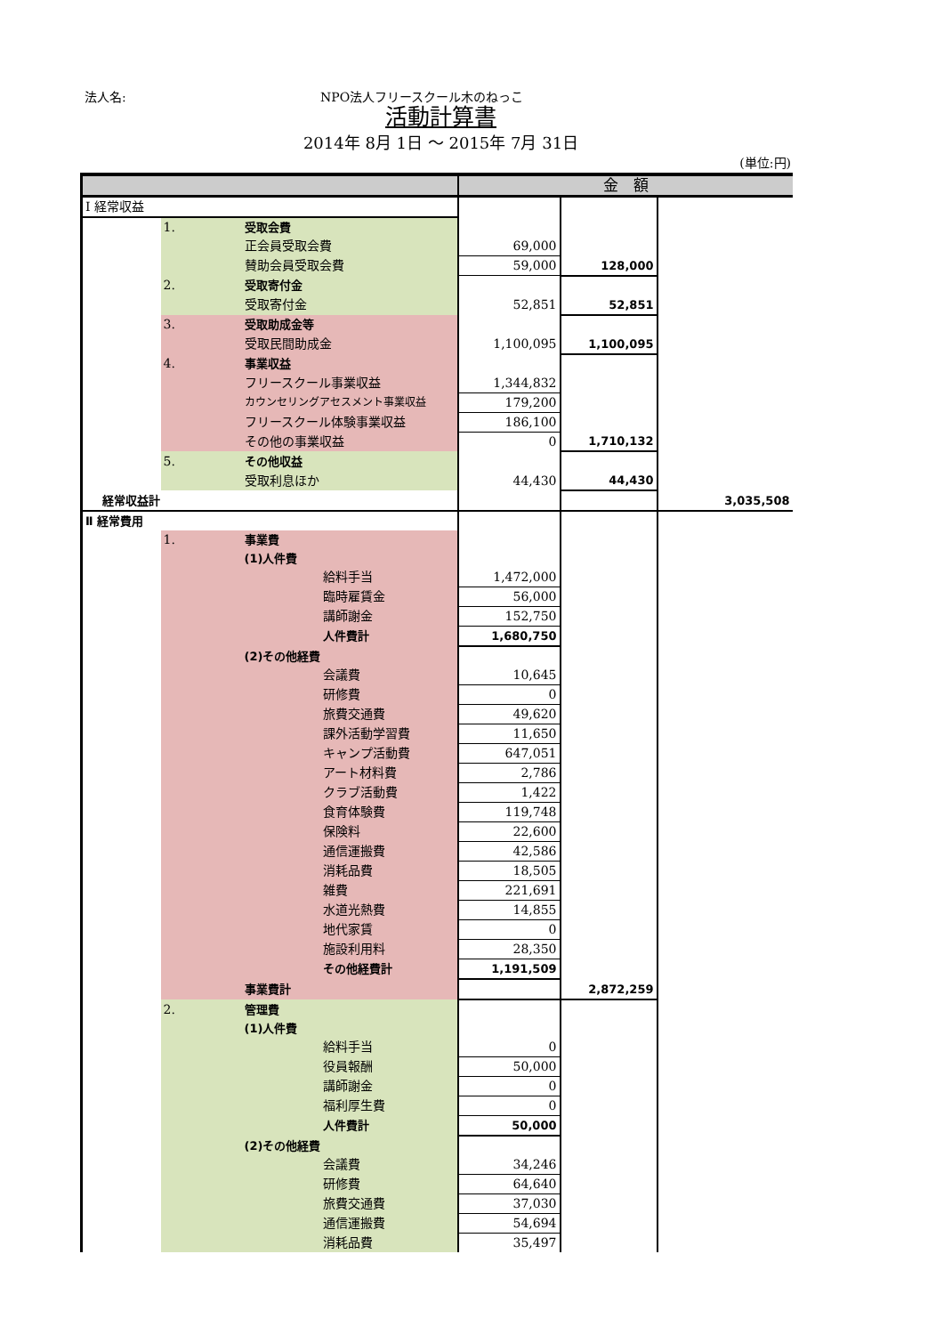法人名: NPO法人フリースクール木のねっこ
活動計算書
2014年 8月 1日 ～ 2015年 7月 31日
(単位:円)
| | | | 金 額 | | |
| --- | --- | --- | --- | --- | --- |
| Ⅰ 経常収益 | | | | | |
| | 1. | 受取会費 | | | |
| | | 正会員受取会費 | 69,000 | | |
| | | 賛助会員受取会費 | 59,000 | 128,000 | |
| | 2. | 受取寄付金 | | | |
| | | 受取寄付金 | 52,851 | 52,851 | |
| | 3. | 受取助成金等 | | | |
| | | 受取民間助成金 | 1,100,095 | 1,100,095 | |
| | 4. | 事業収益 | | | |
| | | フリースクール事業収益 | 1,344,832 | | |
| | | カウンセリングアセスメント事業収益 | 179,200 | | |
| | | フリースクール体験事業収益 | 186,100 | | |
| | | その他の事業収益 | 0 | 1,710,132 | |
| | 5. | その他収益 | | | |
| | | 受取利息ほか | 44,430 | 44,430 | |
| 経常収益計 | | | | | 3,035,508 |
| Ⅱ 経常費用 | | | | | |
| | 1. | 事業費 | | | |
| | | (1)人件費 | | | |
| | | 給料手当 | 1,472,000 | | |
| | | 臨時雇賃金 | 56,000 | | |
| | | 講師謝金 | 152,750 | | |
| | | 人件費計 | 1,680,750 | | |
| | | (2)その他経費 | | | |
| | | 会議費 | 10,645 | | |
| | | 研修費 | 0 | | |
| | | 旅費交通費 | 49,620 | | |
| | | 課外活動学習費 | 11,650 | | |
| | | キャンプ活動費 | 647,051 | | |
| | | アート材料費 | 2,786 | | |
| | | クラブ活動費 | 1,422 | | |
| | | 食育体験費 | 119,748 | | |
| | | 保険料 | 22,600 | | |
| | | 通信運搬費 | 42,586 | | |
| | | 消耗品費 | 18,505 | | |
| | | 雑費 | 221,691 | | |
| | | 水道光熱費 | 14,855 | | |
| | | 地代家賃 | 0 | | |
| | | 施設利用料 | 28,350 | | |
| | | その他経費計 | 1,191,509 | | |
| | | 事業費計 | | 2,872,259 | |
| | 2. | 管理費 | | | |
| | | (1)人件費 | | | |
| | | 給料手当 | 0 | | |
| | | 役員報酬 | 50,000 | | |
| | | 講師謝金 | 0 | | |
| | | 福利厚生費 | 0 | | |
| | | 人件費計 | 50,000 | | |
| | | (2)その他経費 | | | |
| | | 会議費 | 34,246 | | |
| | | 研修費 | 64,640 | | |
| | | 旅費交通費 | 37,030 | | |
| | | 通信運搬費 | 54,694 | | |
| | | 消耗品費 | 35,497 | | |